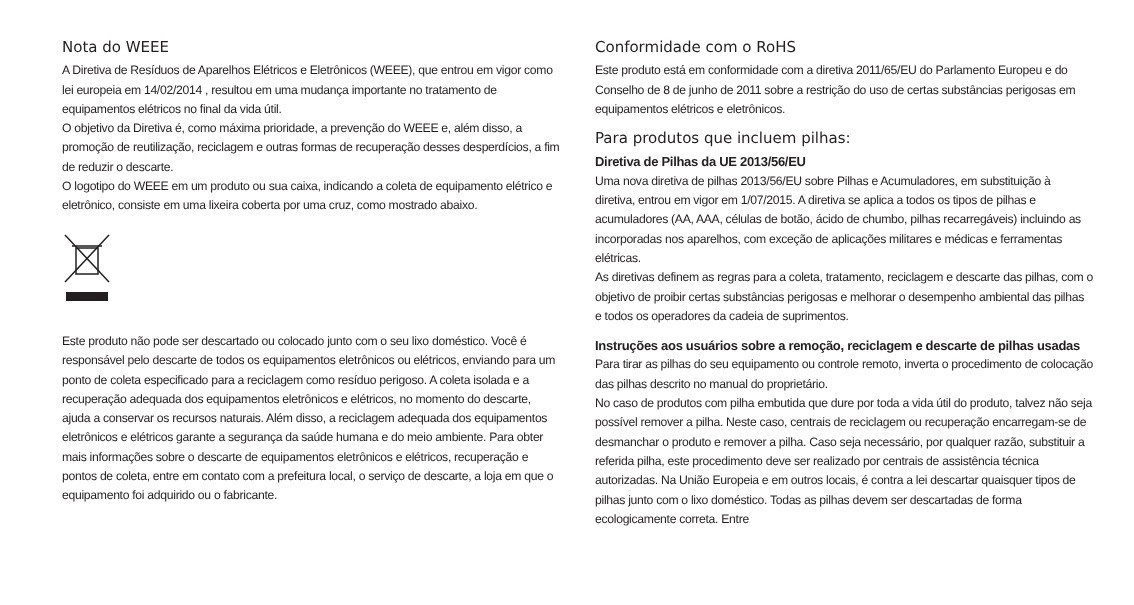Nota do WEEE
A Diretiva de Resíduos de Aparelhos Elétricos e Eletrônicos (WEEE), que entrou em vigor como lei europeia em 14/02/2014 , resultou em uma mudança importante no tratamento de equipamentos elétricos no final da vida útil.
O objetivo da Diretiva é, como máxima prioridade, a prevenção do WEEE e, além disso, a promoção de reutilização, reciclagem e outras formas de recuperação desses desperdícios, a fim de reduzir o descarte.
O logotipo do WEEE em um produto ou sua caixa, indicando a coleta de equipamento elétrico e eletrônico, consiste em uma lixeira coberta por uma cruz, como mostrado abaixo.
Este produto não pode ser descartado ou colocado junto com o seu lixo doméstico. Você é responsável pelo descarte de todos os equipamentos eletrônicos ou elétricos, enviando para um ponto de coleta especificado para a reciclagem como resíduo perigoso. A coleta isolada e a recuperação adequada dos equipamentos eletrônicos e elétricos, no momento do descarte, ajuda a conservar os recursos naturais. Além disso, a reciclagem adequada dos equipamentos eletrônicos e elétricos garante a segurança da saúde humana e do meio ambiente. Para obter mais informações sobre o descarte de equipamentos eletrônicos e elétricos, recuperação e pontos de coleta, entre em contato com a prefeitura local, o serviço de descarte, a loja em que o equipamento foi adquirido ou o fabricante.
Conformidade com o RoHS
Este produto está em conformidade com a diretiva 2011/65/EU do Parlamento Europeu e do Conselho de 8 de junho de 2011 sobre a restrição do uso de certas substâncias perigosas em equipamentos elétricos e eletrônicos.
Para produtos que incluem pilhas:
Diretiva de Pilhas da UE 2013/56/EU
Uma nova diretiva de pilhas 2013/56/EU sobre Pilhas e Acumuladores, em substituição à diretiva, entrou em vigor em 1/07/2015. A diretiva se aplica a todos os tipos de pilhas e acumuladores (AA, AAA, células de botão, ácido de chumbo, pilhas recarregáveis) incluindo as incorporadas nos aparelhos, com exceção de aplicações militares e médicas e ferramentas elétricas.
As diretivas definem as regras para a coleta, tratamento, reciclagem e descarte das pilhas, com o objetivo de proibir certas substâncias perigosas e melhorar o desempenho ambiental das pilhas e todos os operadores da cadeia de suprimentos.
Instruções aos usuários sobre a remoção, reciclagem e descarte de pilhas usadas
Para tirar as pilhas do seu equipamento ou controle remoto, inverta o procedimento de colocação das pilhas descrito no manual do proprietário.
No caso de produtos com pilha embutida que dure por toda a vida útil do produto, talvez não seja possível remover a pilha. Neste caso, centrais de reciclagem ou recuperação encarregam-se de desmanchar o produto e remover a pilha. Caso seja necessário, por qualquer razão, substituir a referida pilha, este procedimento deve ser realizado por centrais de assistência técnica autorizadas. Na União Europeia e em outros locais, é contra a lei descartar quaisquer tipos de pilhas junto com o lixo doméstico. Todas as pilhas devem ser descartadas de forma ecologicamente correta. Entre